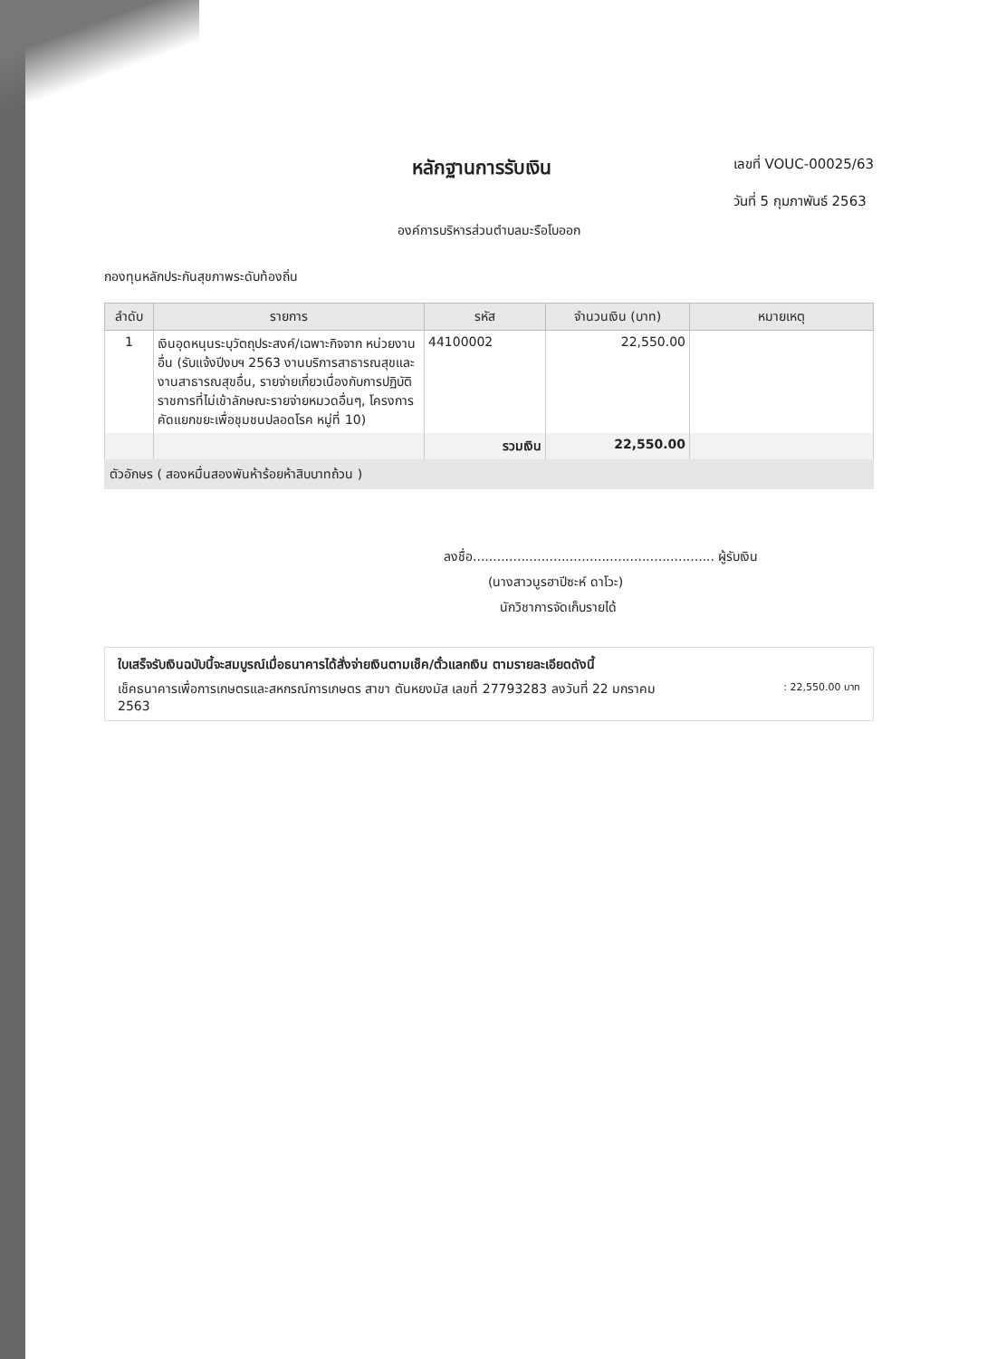หลักฐานการรับเงิน
เลขที่ VOUC-00025/63
วันที่ 5 กุมภาพันธ์ 2563
องค์การบริหารส่วนตำบลมะรือโบออก
กองทุนหลักประกันสุขภาพระดับท้องถิ่น
| ลำดับ | รายการ | รหัส | จำนวนเงิน (บาท) | หมายเหตุ |
| --- | --- | --- | --- | --- |
| 1 | เงินอุดหนุนระบุวัตถุประสงค์/เฉพาะกิจจาก หน่วยงานอื่น (รับแจ้งปีงบฯ 2563 งานบริการสาธารณสุขและงานสาธารณสุขอื่น, รายจ่ายเกี่ยวเนื่องกับการปฏิบัติราชการที่ไม่เข้าลักษณะรายจ่ายหมวดอื่นๆ, โครงการคัดแยกขยะเพื่อชุมชนปลอดโรค หมู่ที่ 10) | 44100002 | 22,550.00 | |
| | | รวมเงิน | 22,550.00 | |
ตัวอักษร ( สองหมื่นสองพันห้าร้อยห้าสิบบาทถ้วน )
ลงชื่อ............................................................ ผู้รับเงิน
(นางสาวนูรฮาปีซะห์ ดาโวะ)
นักวิชาการจัดเก็บรายได้
ใบเสร็จรับเงินฉบับนี้จะสมบูรณ์เมื่อธนาคารได้สั่งจ่ายเงินตามเช็ค/ตั๋วแลกเงิน ตามรายละเอียดดังนี้
เช็คธนาคารเพื่อการเกษตรและสหกรณ์การเกษตร สาขา ตันหยงมัส เลขที่ 27793283 ลงวันที่ 22 มกราคม 2563: 22,550.00 บาท